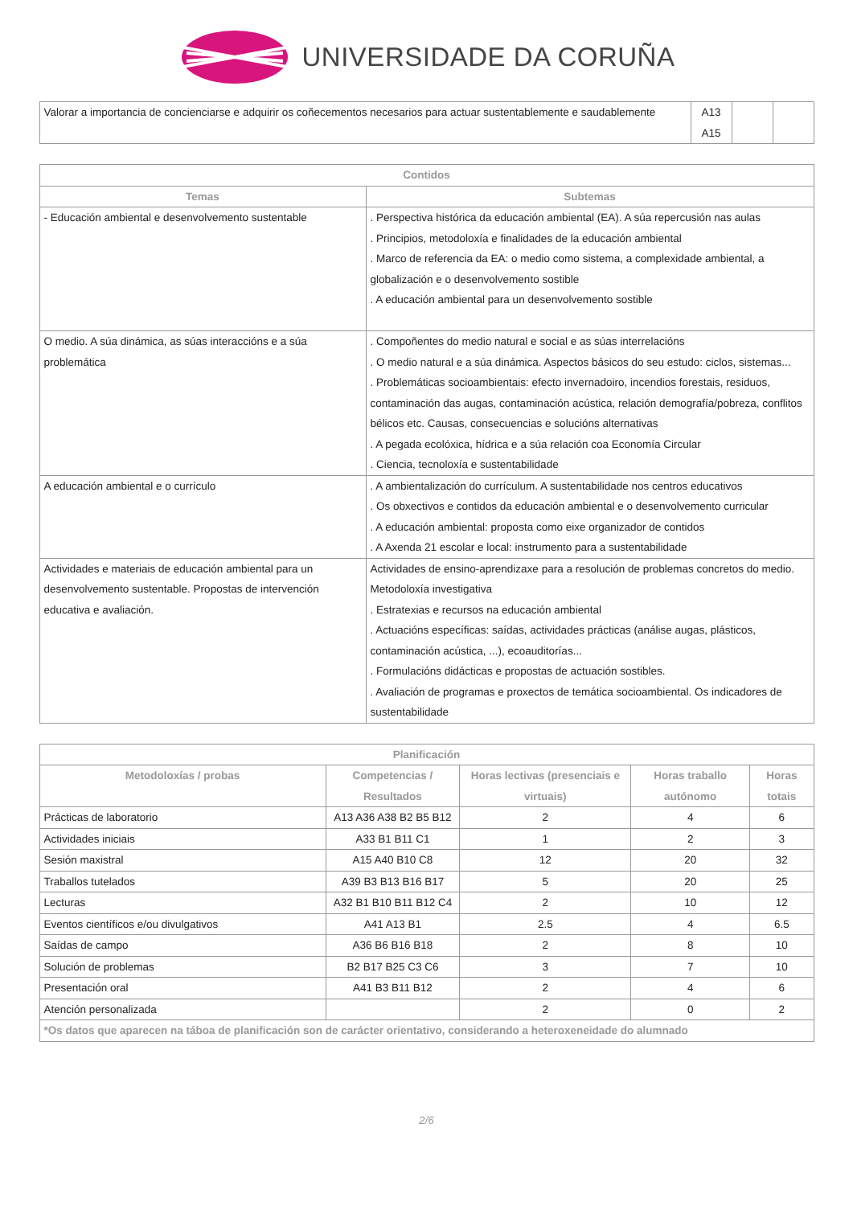UNIVERSIDADE DA CORUÑA
| Valorar a importancia de concienciarse e adquirir os coñecementos necesarios para actuar sustentablemente e saudablemente | A13 A15 | | |
| Contidos | |
| --- | --- |
| Temas | Subtemas |
| - Educación ambiental e desenvolvemento sustentable | . Perspectiva histórica da educación ambiental (EA). A súa repercusión nas aulas . Principios, metodoloxía e finalidades de la educación ambiental . Marco de referencia da EA: o medio como sistema, a complexidade ambiental, a globalización e o desenvolvemento sostible . A educación ambiental para un desenvolvemento sostible |
| O medio. A súa dinámica, as súas interaccións e a súa problemática | . Compoñentes do medio natural e social e as súas interrelacións . O medio natural e a súa dinámica. Aspectos básicos do seu estudo: ciclos, sistemas... . Problemáticas socioambientais: efecto invernadoiro, incendios forestais, residuos, contaminación das augas, contaminación acústica, relación demografía/pobreza, conflitos bélicos etc. Causas, consecuencias e solucións alternativas . A pegada ecolóxica, hídrica e a súa relación coa Economía Circular . Ciencia, tecnoloxía e sustentabilidade |
| A educación ambiental e o currículo | . A ambientalización do currículum. A sustentabilidade nos centros educativos . Os obxectivos e contidos da educación ambiental e o desenvolvemento curricular . A educación ambiental: proposta como eixe organizador de contidos . A Axenda 21 escolar e local: instrumento para a sustentabilidade |
| Actividades e materiais de educación ambiental para un desenvolvemento sustentable. Propostas de intervención educativa e avaliación. | Actividades de ensino-aprendizaxe para a resolución de problemas concretos do medio. Metodoloxía investigativa . Estratexias e recursos na educación ambiental . Actuacións específicas: saídas, actividades prácticas (análise augas, plásticos, contaminación acústica, ...), ecoauditorías... . Formulacións didácticas e propostas de actuación sostibles. . Avaliación de programas e proxectos de temática socioambiental. Os indicadores de sustentabilidade |
| Planificación | | | | |
| --- | --- | --- | --- | --- |
| Metodoloxías / probas | Competencias / Resultados | Horas lectivas (presenciais e virtuais) | Horas traballo autónomo | Horas totais |
| Prácticas de laboratorio | A13 A36 A38 B2 B5 B12 | 2 | 4 | 6 |
| Actividades iniciais | A33 B1 B11 C1 | 1 | 2 | 3 |
| Sesión maxistral | A15 A40 B10 C8 | 12 | 20 | 32 |
| Traballos tutelados | A39 B3 B13 B16 B17 | 5 | 20 | 25 |
| Lecturas | A32 B1 B10 B11 B12 C4 | 2 | 10 | 12 |
| Eventos científicos e/ou divulgativos | A41 A13 B1 | 2.5 | 4 | 6.5 |
| Saídas de campo | A36 B6 B16 B18 | 2 | 8 | 10 |
| Solución de problemas | B2 B17 B25 C3 C6 | 3 | 7 | 10 |
| Presentación oral | A41 B3 B11 B12 | 2 | 4 | 6 |
| Atención personalizada | | 2 | 0 | 2 |
| *Os datos que aparecen na táboa de planificación son de carácter orientativo, considerando a heteroxeneidade do alumnado | | | | |
2/6